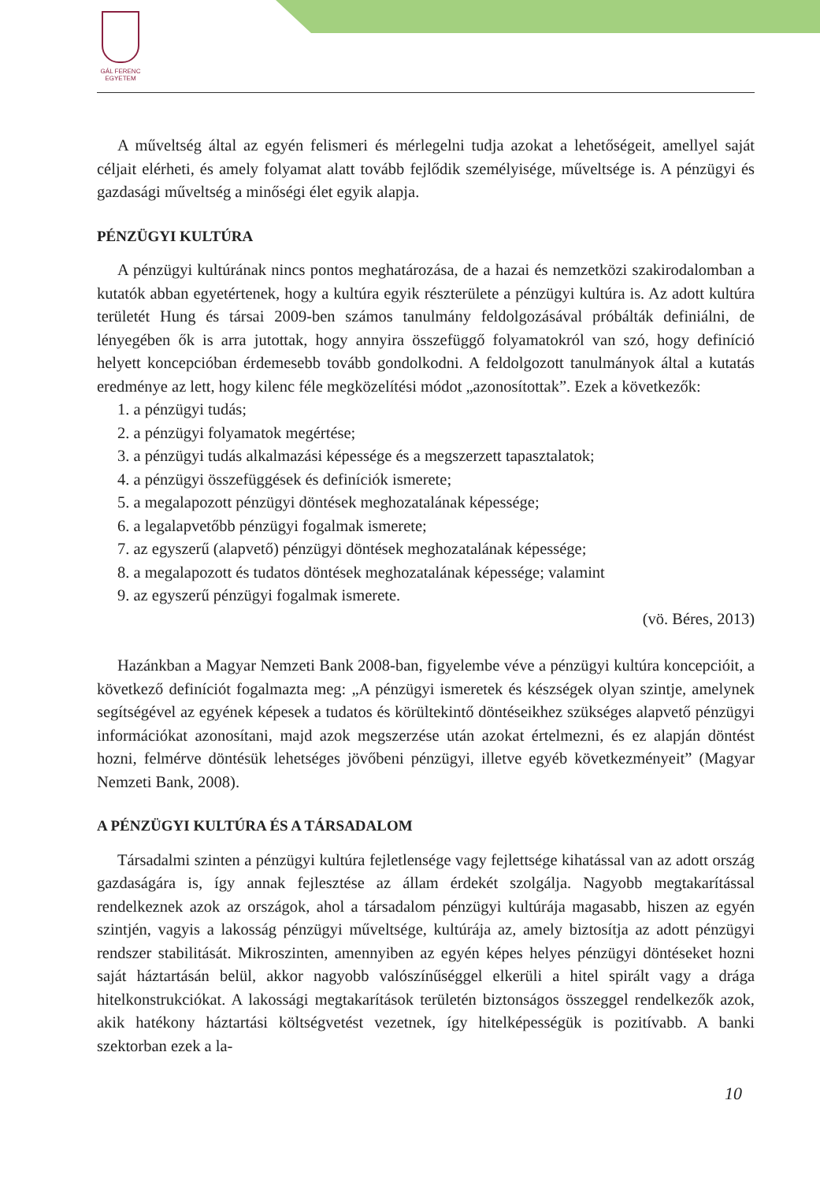GÁL FERENC
EGYETEM
A műveltség által az egyén felismeri és mérlegelni tudja azokat a lehetőségeit, amellyel saját céljait elérheti, és amely folyamat alatt tovább fejlődik személyisége, műveltsége is. A pénzügyi és gazdasági műveltség a minőségi élet egyik alapja.
PÉNZÜGYI KULTÚRA
A pénzügyi kultúrának nincs pontos meghatározása, de a hazai és nemzetközi szakirodalomban a kutatók abban egyetértenek, hogy a kultúra egyik részterülete a pénzügyi kultúra is. Az adott kultúra területét Hung és társai 2009-ben számos tanulmány feldolgozásával próbálták definiálni, de lényegében ők is arra jutottak, hogy annyira összefüggő folyamatokról van szó, hogy definíció helyett koncepcióban érdemesebb tovább gondolkodni. A feldolgozott tanulmányok által a kutatás eredménye az lett, hogy kilenc féle megközelítési módot „azonosítottak”. Ezek a következők:
1. a pénzügyi tudás;
2. a pénzügyi folyamatok megértése;
3. a pénzügyi tudás alkalmazási képessége és a megszerzett tapasztalatok;
4. a pénzügyi összefüggések és definíciók ismerete;
5. a megalapozott pénzügyi döntések meghozatalának képessége;
6. a legalapvetőbb pénzügyi fogalmak ismerete;
7. az egyszerű (alapvető) pénzügyi döntések meghozatalának képessége;
8. a megalapozott és tudatos döntések meghozatalának képessége; valamint
9. az egyszerű pénzügyi fogalmak ismerete.
(vö. Béres, 2013)
Hazánkban a Magyar Nemzeti Bank 2008-ban, figyelembe véve a pénzügyi kultúra koncepcióit, a következő definíciót fogalmazta meg: „A pénzügyi ismeretek és készségek olyan szintje, amelynek segítségével az egyének képesek a tudatos és körültekintő döntéseikhez szükséges alapvető pénzügyi információkat azonosítani, majd azok megszerzése után azokat értelmezni, és ez alapján döntést hozni, felmérve döntésük lehetséges jövőbeni pénzügyi, illetve egyéb következményeit” (Magyar Nemzeti Bank, 2008).
A PÉNZÜGYI KULTÚRA ÉS A TÁRSADALOM
Társadalmi szinten a pénzügyi kultúra fejletlensége vagy fejlettsége kihatással van az adott ország gazdaságára is, így annak fejlesztése az állam érdekét szolgálja. Nagyobb megtakarítással rendelkeznek azok az országok, ahol a társadalom pénzügyi kultúrája magasabb, hiszen az egyén szintjén, vagyis a lakosság pénzügyi műveltsége, kultúrája az, amely biztosítja az adott pénzügyi rendszer stabilitását. Mikroszinten, amennyiben az egyén képes helyes pénzügyi döntéseket hozni saját háztartásán belül, akkor nagyobb valószínűséggel elkerüli a hitel spirált vagy a drága hitelkonstrukciókat. A lakossági megtakarítások területén biztonságos összeggel rendelkezők azok, akik hatékony háztartási költségvetést vezetnek, így hitelképességük is pozitívabb. A banki szektorban ezek a la-
10